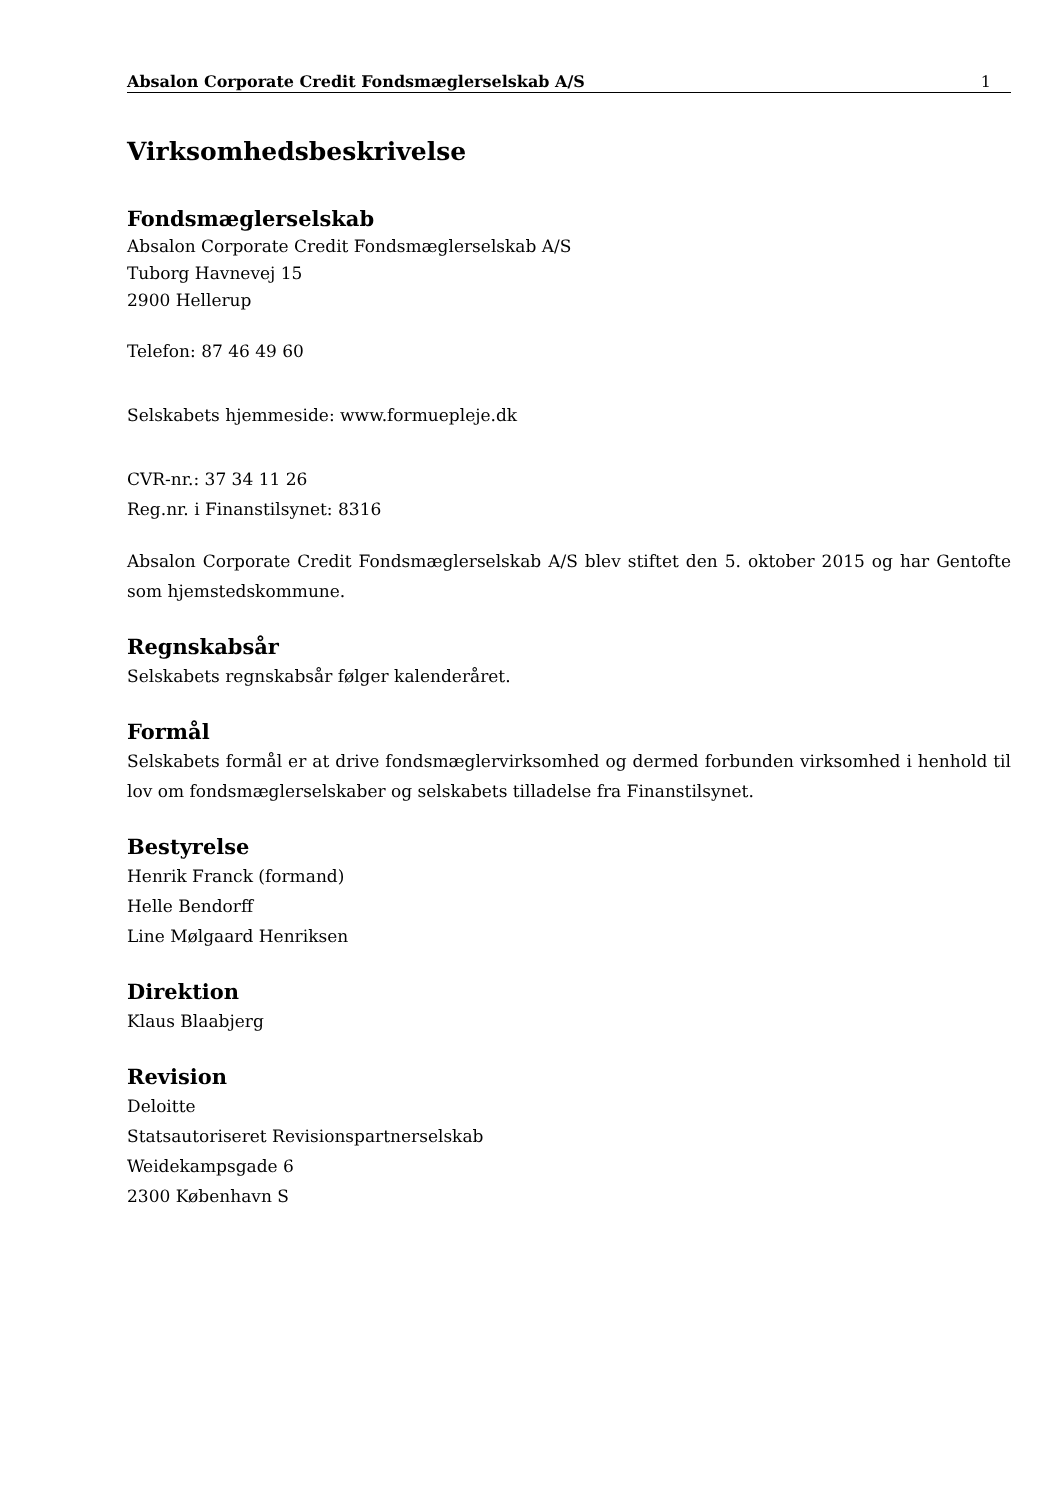Absalon Corporate Credit Fondsmæglerselskab A/S 1
Virksomhedsbeskrivelse
Fondsmæglerselskab
Absalon Corporate Credit Fondsmæglerselskab A/S
Tuborg Havnevej 15
2900 Hellerup
Telefon: 87 46 49 60
Selskabets hjemmeside: www.formuepleje.dk
CVR-nr.: 37 34 11 26
Reg.nr. i Finanstilsynet: 8316
Absalon Corporate Credit Fondsmæglerselskab A/S blev stiftet den 5. oktober 2015 og har Gentofte som hjemstedskommune.
Regnskabsår
Selskabets regnskabsår følger kalenderåret.
Formål
Selskabets formål er at drive fondsmæglervirksomhed og dermed forbunden virksomhed i henhold til lov om fondsmæglerselskaber og selskabets tilladelse fra Finanstilsynet.
Bestyrelse
Henrik Franck (formand)
Helle Bendorff
Line Mølgaard Henriksen
Direktion
Klaus Blaabjerg
Revision
Deloitte
Statsautoriseret Revisionspartnerselskab
Weidekampsgade 6
2300 København S